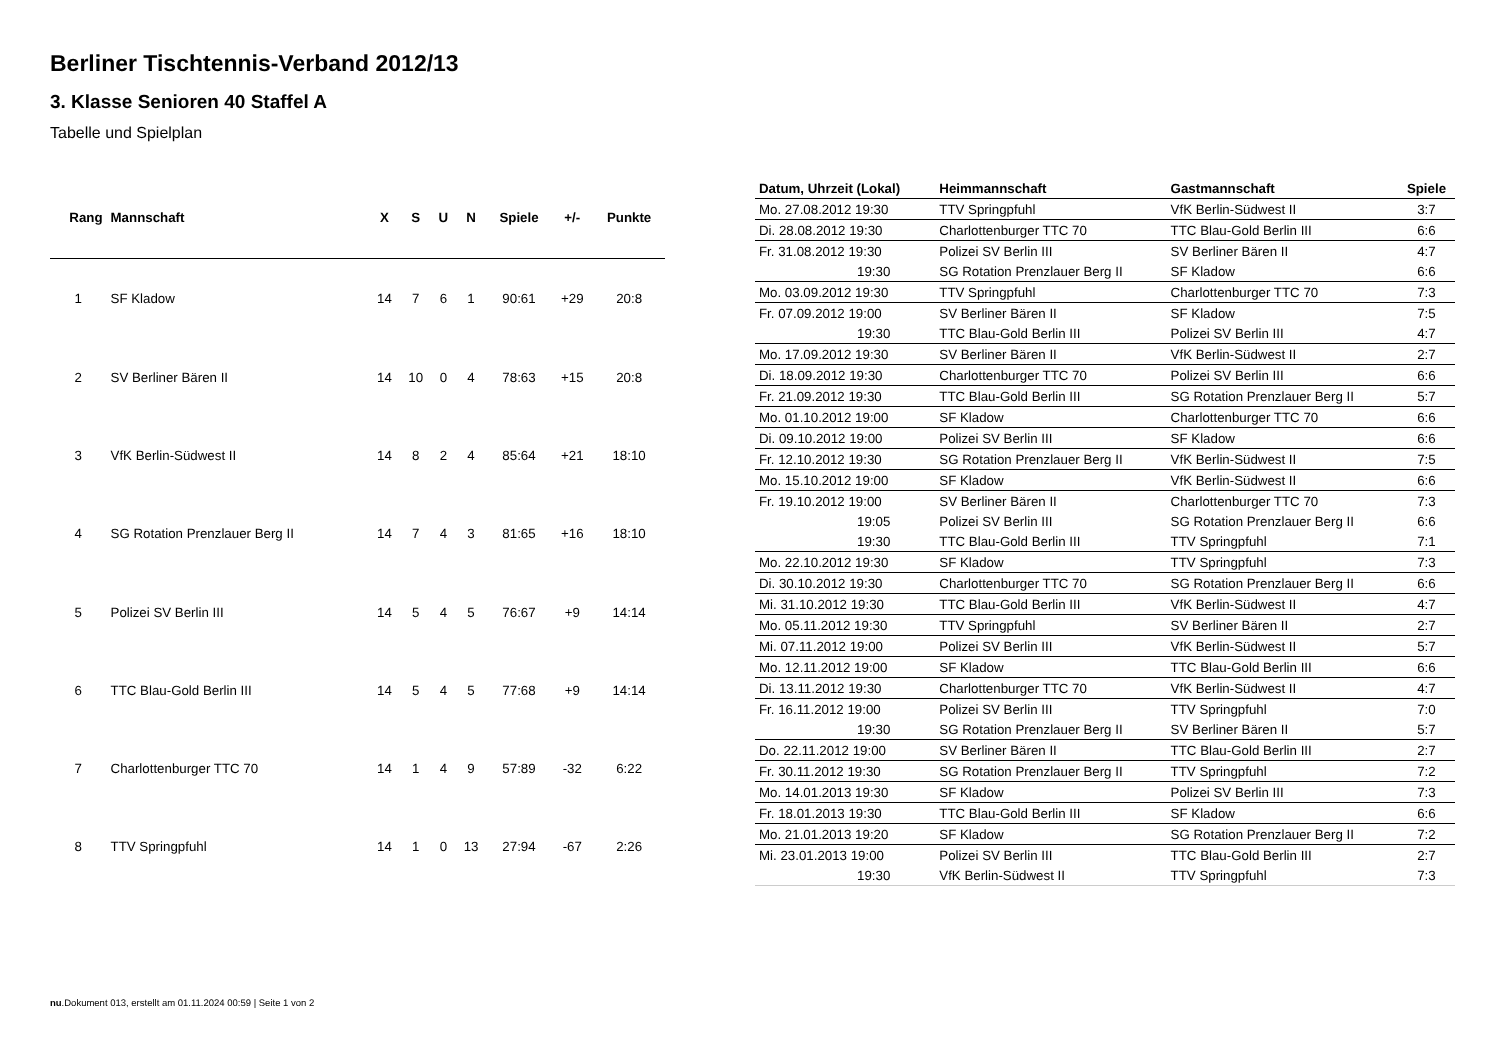Berliner Tischtennis-Verband 2012/13
3. Klasse Senioren 40 Staffel A
Tabelle und Spielplan
| Rang | Mannschaft | X | S | U | N | Spiele | +/- | Punkte |
| --- | --- | --- | --- | --- | --- | --- | --- | --- |
| 1 | SF Kladow | 14 | 7 | 6 | 1 | 90:61 | +29 | 20:8 |
| 2 | SV Berliner Bären II | 14 | 10 | 0 | 4 | 78:63 | +15 | 20:8 |
| 3 | VfK Berlin-Südwest II | 14 | 8 | 2 | 4 | 85:64 | +21 | 18:10 |
| 4 | SG Rotation Prenzlauer Berg II | 14 | 7 | 4 | 3 | 81:65 | +16 | 18:10 |
| 5 | Polizei SV Berlin III | 14 | 5 | 4 | 5 | 76:67 | +9 | 14:14 |
| 6 | TTC Blau-Gold Berlin III | 14 | 5 | 4 | 5 | 77:68 | +9 | 14:14 |
| 7 | Charlottenburger TTC 70 | 14 | 1 | 4 | 9 | 57:89 | -32 | 6:22 |
| 8 | TTV Springpfuhl | 14 | 1 | 0 | 13 | 27:94 | -67 | 2:26 |
| Datum, Uhrzeit (Lokal) | Heimmannschaft | Gastmannschaft | Spiele |
| --- | --- | --- | --- |
| Mo. 27.08.2012 19:30 | TTV Springpfuhl | VfK Berlin-Südwest II | 3:7 |
| Di. 28.08.2012 19:30 | Charlottenburger TTC 70 | TTC Blau-Gold Berlin III | 6:6 |
| Fr. 31.08.2012 19:30 | Polizei SV Berlin III | SV Berliner Bären II | 4:7 |
| 19:30 | SG Rotation Prenzlauer Berg II | SF Kladow | 6:6 |
| Mo. 03.09.2012 19:30 | TTV Springpfuhl | Charlottenburger TTC 70 | 7:3 |
| Fr. 07.09.2012 19:00 | SV Berliner Bären II | SF Kladow | 7:5 |
| 19:30 | TTC Blau-Gold Berlin III | Polizei SV Berlin III | 4:7 |
| Mo. 17.09.2012 19:30 | SV Berliner Bären II | VfK Berlin-Südwest II | 2:7 |
| Di. 18.09.2012 19:30 | Charlottenburger TTC 70 | Polizei SV Berlin III | 6:6 |
| Fr. 21.09.2012 19:30 | TTC Blau-Gold Berlin III | SG Rotation Prenzlauer Berg II | 5:7 |
| Mo. 01.10.2012 19:00 | SF Kladow | Charlottenburger TTC 70 | 6:6 |
| Di. 09.10.2012 19:00 | Polizei SV Berlin III | SF Kladow | 6:6 |
| Fr. 12.10.2012 19:30 | SG Rotation Prenzlauer Berg II | VfK Berlin-Südwest II | 7:5 |
| Mo. 15.10.2012 19:00 | SF Kladow | VfK Berlin-Südwest II | 6:6 |
| Fr. 19.10.2012 19:00 | SV Berliner Bären II | Charlottenburger TTC 70 | 7:3 |
| 19:05 | Polizei SV Berlin III | SG Rotation Prenzlauer Berg II | 6:6 |
| 19:30 | TTC Blau-Gold Berlin III | TTV Springpfuhl | 7:1 |
| Mo. 22.10.2012 19:30 | SF Kladow | TTV Springpfuhl | 7:3 |
| Di. 30.10.2012 19:30 | Charlottenburger TTC 70 | SG Rotation Prenzlauer Berg II | 6:6 |
| Mi. 31.10.2012 19:30 | TTC Blau-Gold Berlin III | VfK Berlin-Südwest II | 4:7 |
| Mo. 05.11.2012 19:30 | TTV Springpfuhl | SV Berliner Bären II | 2:7 |
| Mi. 07.11.2012 19:00 | Polizei SV Berlin III | VfK Berlin-Südwest II | 5:7 |
| Mo. 12.11.2012 19:00 | SF Kladow | TTC Blau-Gold Berlin III | 6:6 |
| Di. 13.11.2012 19:30 | Charlottenburger TTC 70 | VfK Berlin-Südwest II | 4:7 |
| Fr. 16.11.2012 19:00 | Polizei SV Berlin III | TTV Springpfuhl | 7:0 |
| 19:30 | SG Rotation Prenzlauer Berg II | SV Berliner Bären II | 5:7 |
| Do. 22.11.2012 19:00 | SV Berliner Bären II | TTC Blau-Gold Berlin III | 2:7 |
| Fr. 30.11.2012 19:30 | SG Rotation Prenzlauer Berg II | TTV Springpfuhl | 7:2 |
| Mo. 14.01.2013 19:30 | SF Kladow | Polizei SV Berlin III | 7:3 |
| Fr. 18.01.2013 19:30 | TTC Blau-Gold Berlin III | SF Kladow | 6:6 |
| Mo. 21.01.2013 19:20 | SF Kladow | SG Rotation Prenzlauer Berg II | 7:2 |
| Mi. 23.01.2013 19:00 | Polizei SV Berlin III | TTC Blau-Gold Berlin III | 2:7 |
| 19:30 | VfK Berlin-Südwest II | TTV Springpfuhl | 7:3 |
nu.Dokument 013, erstellt am 01.11.2024 00:59 | Seite 1 von 2